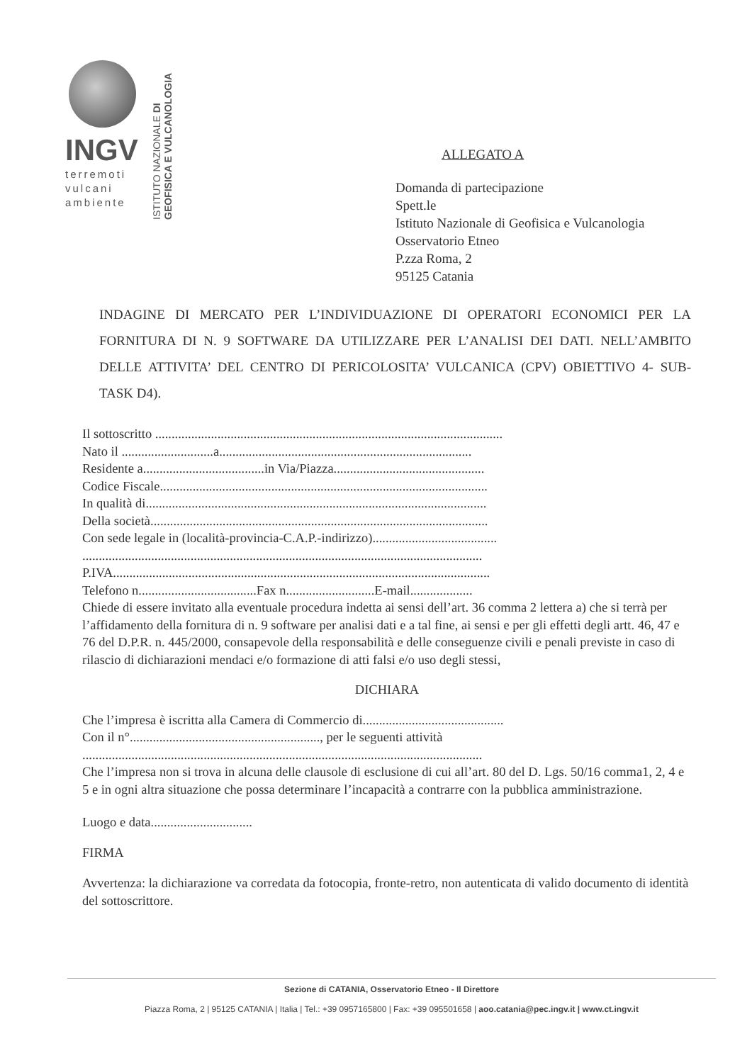INGV
terremoti
vulcani
ambiente
ISTITUTO NAZIONALE DI GEOFISICA E VULCANOLOGIA
ALLEGATO A
Domanda di partecipazione
Spett.le
Istituto Nazionale di Geofisica e Vulcanologia
Osservatorio Etneo
P.zza Roma, 2
95125 Catania
INDAGINE DI MERCATO PER L’INDIVIDUAZIONE DI OPERATORI ECONOMICI PER LA FORNITURA DI N. 9 SOFTWARE DA UTILIZZARE PER L’ANALISI DEI DATI. NELL’AMBITO DELLE ATTIVITA’ DEL CENTRO DI PERICOLOSITA’ VULCANICA (CPV) OBIETTIVO 4- SUB- TASK D4).
Il sottoscritto ..........................................................................................................
Nato il ............................a.............................................................................
Residente a.....................................in Via/Piazza..............................................
Codice Fiscale....................................................................................................
In qualità di........................................................................................................
Della società.......................................................................................................
Con sede legale in (località-provincia-C.A.P.-indirizzo)......................................
..........................................................................................................................
P.IVA...................................................................................................................
Telefono n....................................Fax n...........................E-mail...................
Chiede di essere invitato alla eventuale procedura indetta ai sensi dell’art. 36 comma 2 lettera a) che si terrà per l’affidamento della fornitura di n. 9 software per analisi dati e a tal fine, ai sensi e per gli effetti degli artt. 46, 47 e 76 del D.P.R. n. 445/2000, consapevole della responsabilità e delle conseguenze civili e penali previste in caso di rilascio di dichiarazioni mendaci e/o formazione di atti falsi e/o uso degli stessi,
DICHIARA
Che l’impresa è iscritta alla Camera di Commercio di...........................................
Con il n°.........................................................., per le seguenti attività
..........................................................................................................................
Che l’impresa non si trova in alcuna delle clausole di esclusione di cui all’art. 80 del D. Lgs. 50/16 comma1, 2, 4 e 5 e in ogni altra situazione che possa determinare l’incapacità a contrarre con la pubblica amministrazione.
Luogo e data...............................
FIRMA
Avvertenza: la dichiarazione va corredata da fotocopia, fronte-retro, non autenticata di valido documento di identità del sottoscrittore.
Sezione di CATANIA, Osservatorio Etneo - Il Direttore
Piazza Roma, 2 | 95125 CATANIA | Italia | Tel.: +39 0957165800 | Fax: +39 095501658 | aoo.catania@pec.ingv.it | www.ct.ingv.it